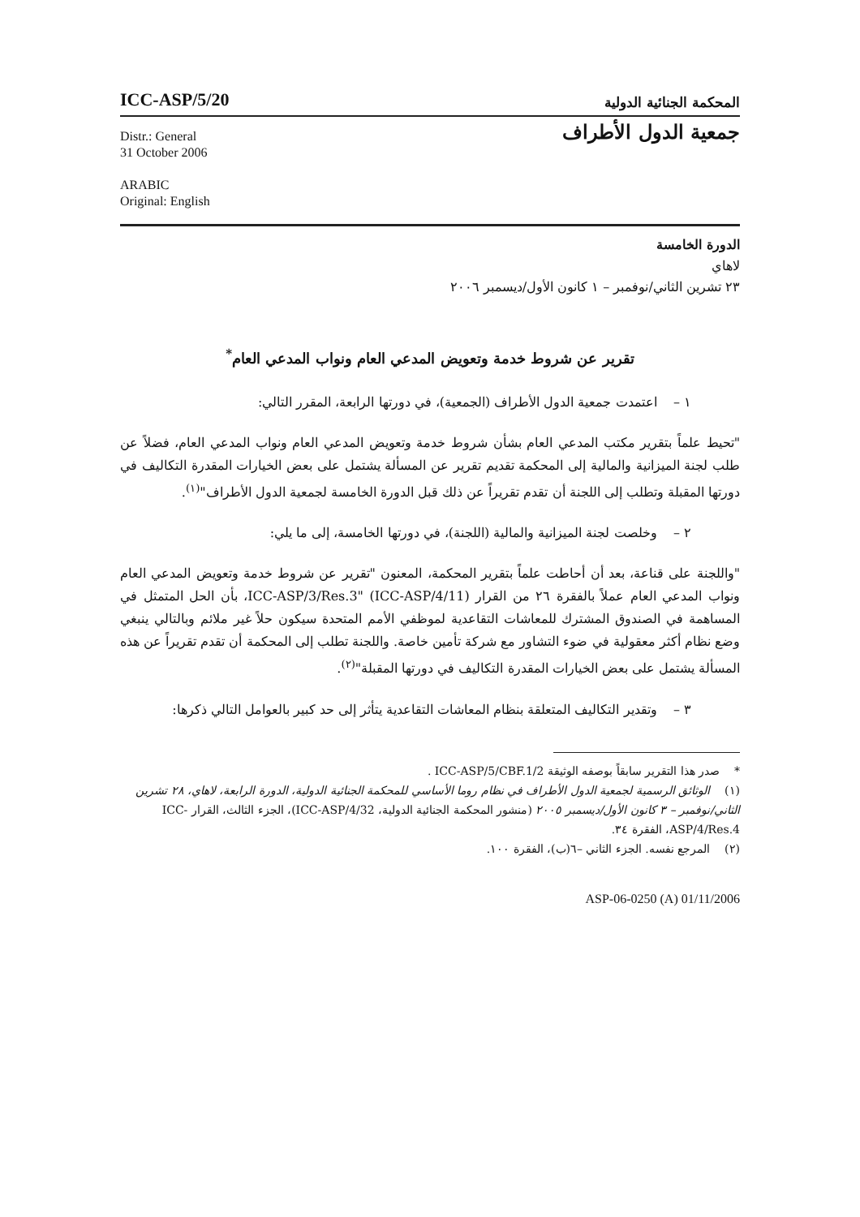ICC-ASP/5/20
المحكمة الجنائية الدولية
Distr.: General
31 October 2006
ARABIC
Original: English
جمعية الدول الأطراف
الدورة الخامسة
لاهاي
٢٣ تشرين الثاني/نوفمبر – ١ كانون الأول/ديسمبر ٢٠٠٦
تقرير عن شروط خدمة وتعويض المدعي العام ونواب المدعي العام<sup>*</sup>
١ – اعتمدت جمعية الدول الأطراف (الجمعية)، في دورتها الرابعة، المقرر التالي:
"تحيط علماً بتقرير مكتب المدعي العام بشأن شروط خدمة وتعويض المدعي العام ونواب المدعي العام، فضلاً عن طلب لجنة الميزانية والمالية إلى المحكمة تقديم تقرير عن المسألة يشتمل على بعض الخيارات المقدرة التكاليف في دورتها المقبلة وتطلب إلى اللجنة أن تقدم تقريراً عن ذلك قبل الدورة الخامسة لجمعية الدول الأطراف"<sup>(١)</sup>.
٢ – وخلصت لجنة الميزانية والمالية (اللجنة)، في دورتها الخامسة، إلى ما يلي:
"واللجنة على قناعة، بعد أن أحاطت علماً بتقرير المحكمة، المعنون "تقرير عن شروط خدمة وتعويض المدعي العام ونواب المدعي العام عملاً بالفقرة ٢٦ من القرار ICC-ASP/3/Res.3" (ICC-ASP/4/11)، بأن الحل المتمثل في المساهمة في الصندوق المشترك للمعاشات التقاعدية لموظفي الأمم المتحدة سيكون حلاً غير ملائم وبالتالي ينبغي وضع نظام أكثر معقولية في ضوء التشاور مع شركة تأمين خاصة. واللجنة تطلب إلى المحكمة أن تقدم تقريراً عن هذه المسألة يشتمل على بعض الخيارات المقدرة التكاليف في دورتها المقبلة"<sup>(٢)</sup>.
٣ – وتقدير التكاليف المتعلقة بنظام المعاشات التقاعدية يتأثر إلى حد كبير بالعوامل التالي ذكرها:
* صدر هذا التقرير سابقاً بوصفه الوثيقة ICC-ASP/5/CBF.1/2 .
(١) الوثائق الرسمية لجمعية الدول الأطراف في نظام روما الأساسي للمحكمة الجنائية الدولية، الدورة الرابعة، لاهاي، ٢٨ تشرين الثاني/نوفمبر – ٣ كانون الأول/ديسمبر ٢٠٠٥ (منشور المحكمة الجنائية الدولية، ICC-ASP/4/32)، الجزء الثالث، القرار ICC-ASP/4/Res.4، الفقرة ٣٤.
(٢) المرجع نفسه. الجزء الثاني –٦(ب)، الفقرة ١٠٠.
ASP-06-0250 (A) 01/11/2006